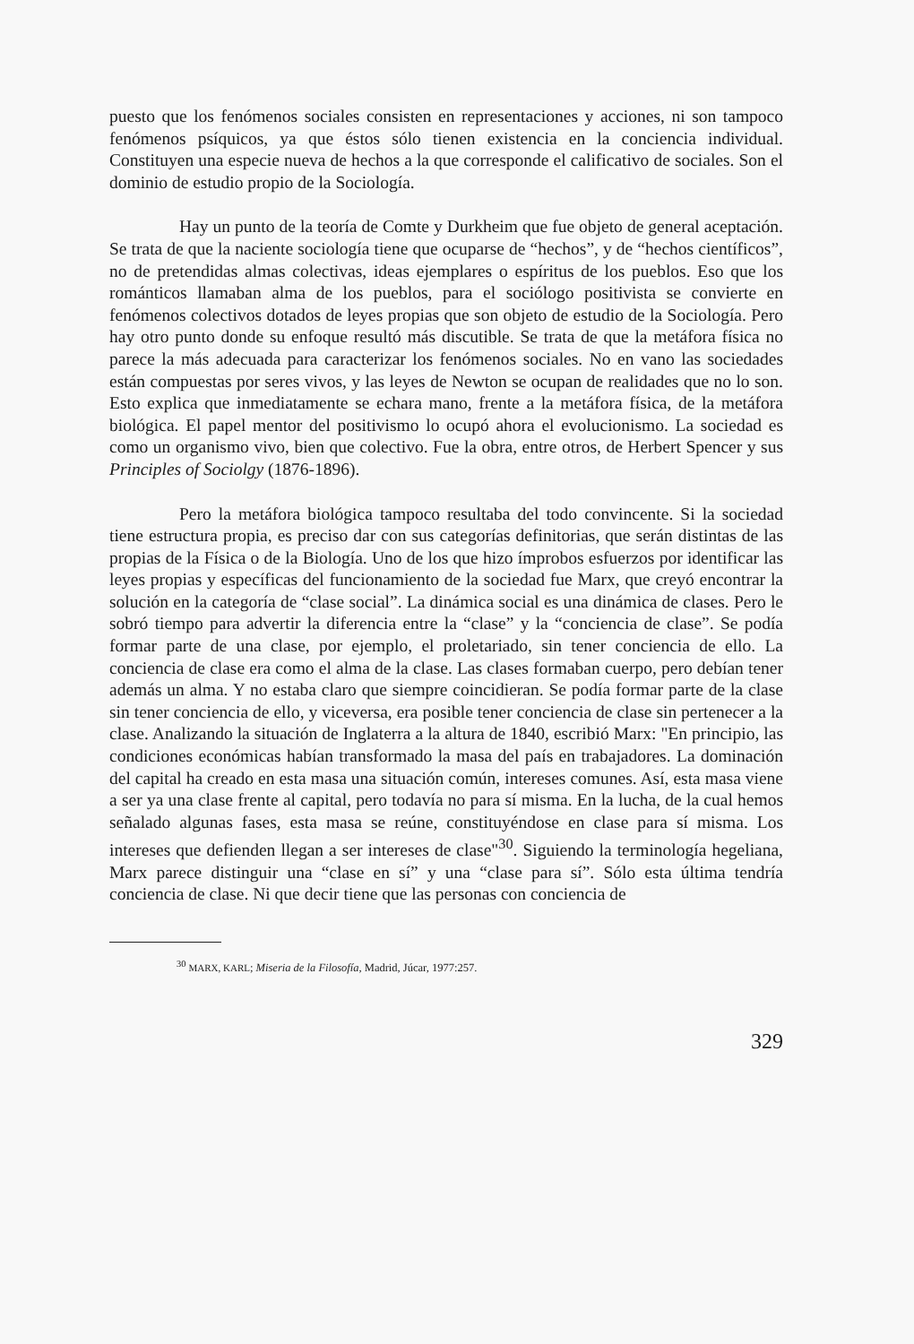puesto que los fenómenos sociales consisten en representaciones y acciones, ni son tampoco fenómenos psíquicos, ya que éstos sólo tienen existencia en la conciencia individual. Constituyen una especie nueva de hechos a la que corresponde el calificativo de sociales. Son el dominio de estudio propio de la Sociología.
Hay un punto de la teoría de Comte y Durkheim que fue objeto de general aceptación. Se trata de que la naciente sociología tiene que ocuparse de “hechos”, y de “hechos científicos”, no de pretendidas almas colectivas, ideas ejemplares o espíritus de los pueblos. Eso que los románticos llamaban alma de los pueblos, para el sociólogo positivista se convierte en fenómenos colectivos dotados de leyes propias que son objeto de estudio de la Sociología. Pero hay otro punto donde su enfoque resultó más discutible. Se trata de que la metáfora física no parece la más adecuada para caracterizar los fenómenos sociales. No en vano las sociedades están compuestas por seres vivos, y las leyes de Newton se ocupan de realidades que no lo son. Esto explica que inmediatamente se echara mano, frente a la metáfora física, de la metáfora biológica. El papel mentor del positivismo lo ocupó ahora el evolucionismo. La sociedad es como un organismo vivo, bien que colectivo. Fue la obra, entre otros, de Herbert Spencer y sus Principles of Sociolgy (1876-1896).
Pero la metáfora biológica tampoco resultaba del todo convincente. Si la sociedad tiene estructura propia, es preciso dar con sus categorías definitorias, que serán distintas de las propias de la Física o de la Biología. Uno de los que hizo ímprobos esfuerzos por identificar las leyes propias y específicas del funcionamiento de la sociedad fue Marx, que creyó encontrar la solución en la categoría de “clase social”. La dinámica social es una dinámica de clases. Pero le sobró tiempo para advertir la diferencia entre la “clase” y la “conciencia de clase”. Se podía formar parte de una clase, por ejemplo, el proletariado, sin tener conciencia de ello. La conciencia de clase era como el alma de la clase. Las clases formaban cuerpo, pero debían tener además un alma. Y no estaba claro que siempre coincidieran. Se podía formar parte de la clase sin tener conciencia de ello, y viceversa, era posible tener conciencia de clase sin pertenecer a la clase. Analizando la situación de Inglaterra a la altura de 1840, escribió Marx: "En principio, las condiciones económicas habían transformado la masa del país en trabajadores. La dominación del capital ha creado en esta masa una situación común, intereses comunes. Así, esta masa viene a ser ya una clase frente al capital, pero todavía no para sí misma. En la lucha, de la cual hemos señalado algunas fases, esta masa se reúne, constituyéndose en clase para sí misma. Los intereses que defienden llegan a ser intereses de clase"<sup>30</sup>. Siguiendo la terminología hegeliana, Marx parece distinguir una “clase en sí” y una “clase para sí”. Sólo esta última tendría conciencia de clase. Ni que decir tiene que las personas con conciencia de
<sup>30</sup> MARX, KARL; Miseria de la Filosofía, Madrid, Júcar, 1977:257.
329